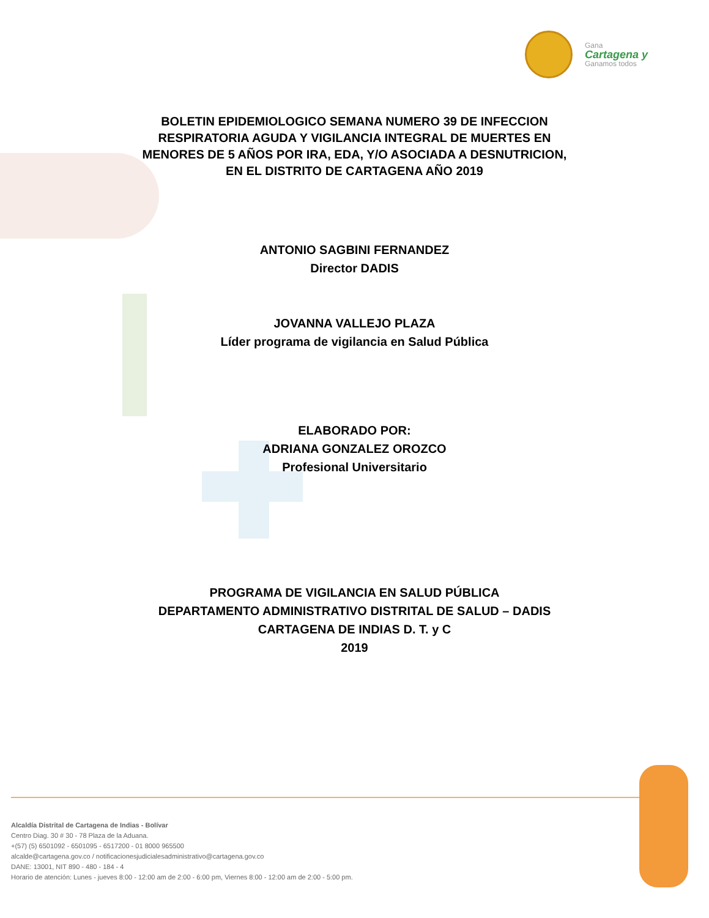Gana
Cartagena y
Ganamos todos
BOLETIN EPIDEMIOLOGICO SEMANA NUMERO 39 DE INFECCION
RESPIRATORIA AGUDA Y VIGILANCIA INTEGRAL DE MUERTES EN
MENORES DE 5 AÑOS POR IRA, EDA, Y/O ASOCIADA A DESNUTRICION,
EN EL DISTRITO DE CARTAGENA AÑO 2019
ANTONIO SAGBINI FERNANDEZ
Director DADIS
JOVANNA VALLEJO PLAZA
Líder programa de vigilancia en Salud Pública
ELABORADO POR:
ADRIANA GONZALEZ OROZCO
Profesional Universitario
PROGRAMA DE VIGILANCIA EN SALUD PÚBLICA
DEPARTAMENTO ADMINISTRATIVO DISTRITAL DE SALUD – DADIS
CARTAGENA DE INDIAS D. T. y C
2019
Alcaldía Distrital de Cartagena de Indias - Bolívar
Centro Diag. 30 # 30 - 78 Plaza de la Aduana.
+(57) (5) 6501092 - 6501095 - 6517200 - 01 8000 965500
alcalde@cartagena.gov.co / notificacionesjudicialesadministrativo@cartagena.gov.co
DANE: 13001, NIT 890 - 480 - 184 - 4
Horario de atención: Lunes - jueves 8:00 - 12:00 am de 2:00 - 6:00 pm, Viernes 8:00 - 12:00 am de 2:00 - 5:00 pm.